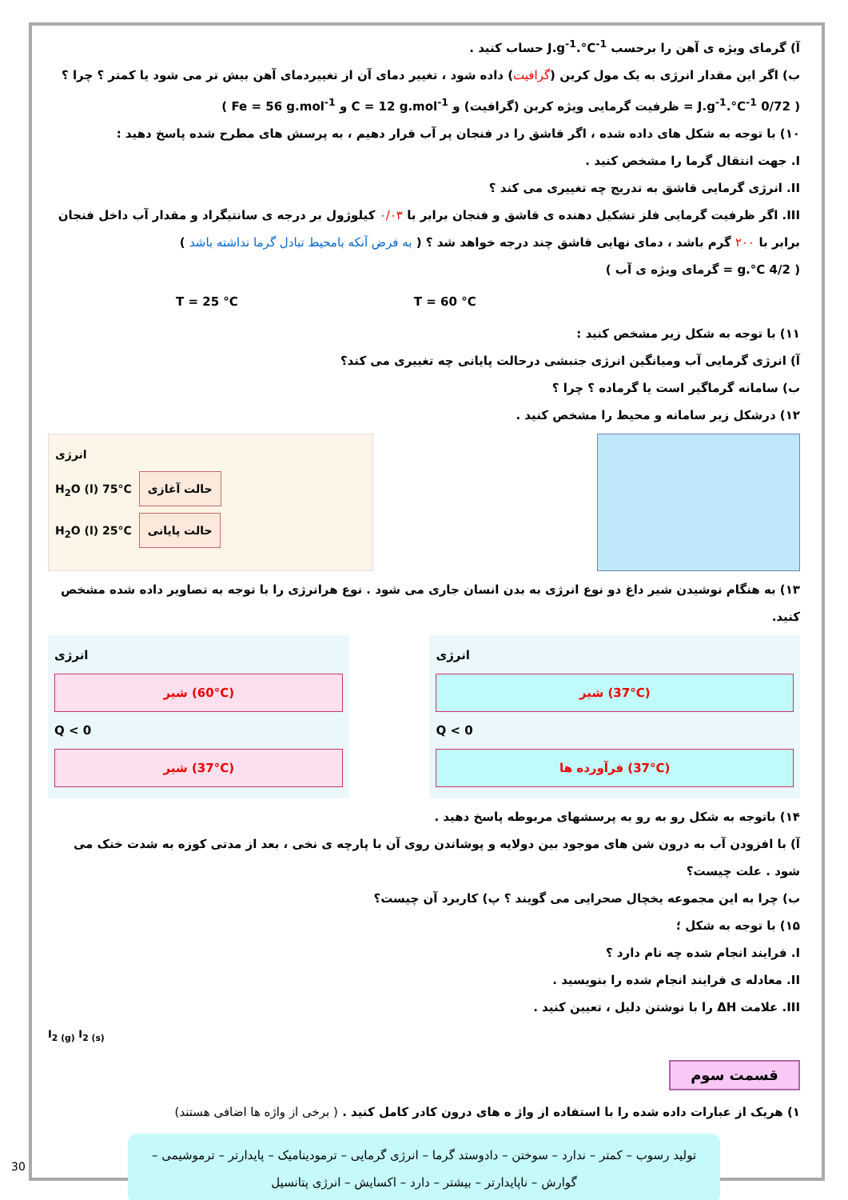آ) گرمای ویژه ی آهن را برحسب J.g<sup>-1</sup>.°C<sup>-1</sup> حساب کنید .
ب) اگر این مقدار انرژی به یک مول کربن (گرافیت) داده شود ، تغییر دمای آن از تغییردمای آهن بیش تر می شود یا کمتر ؟ چرا ؟
( 0/72 J.g<sup>-1</sup>.°C<sup>-1</sup> = ظرفیت گرمایی ویژه کربن (گرافیت) و C = 12 g.mol<sup>-1</sup> و Fe = 56 g.mol<sup>-1</sup> )
۱۰) با توجه به شکل های داده شده ، اگر قاشق را در فنجان پر آب قرار دهیم ، به پرسش های مطرح شده پاسخ دهید :
I. جهت انتقال گرما را مشخص کنید .
II. انرژی گرمایی قاشق به تدریج چه تغییری می کند ؟
III. اگر ظرفیت گرمایی فلز تشکیل دهنده ی قاشق و فنجان برابر با ۰/۰۳ کیلوژول بر درجه ی سانتیگراد و مقدار آب داخل فنجان برابر با ۲۰۰ گرم باشد ، دمای نهایی قاشق چند درجه خواهد شد ؟ ( به فرض آنکه بامحیط تبادل گرما نداشته باشد )
( 4/2 g.°C = گرمای ویژه ی آب )
T = 25 °C T = 60 °C
۱۱) با توجه به شکل زیر مشخص کنید :
آ) انرژی گرمایی آب ومیانگین انرژی جنبشی درحالت پایانی چه تغییری می کند؟
ب) سامانه گرماگیر است یا گرماده ؟ چرا ؟
۱۲) درشکل زیر سامانه و محیط را مشخص کنید .
انرژی
H<sub>2</sub>O (l) 75°C حالت آغازی
H<sub>2</sub>O (l) 25°C حالت پایانی
۱۳) به هنگام نوشیدن شیر داغ دو نوع انرژی به بدن انسان جاری می شود . نوع هرانرژی را با توجه به تصاویر داده شده مشخص کنید.
انرژی
شیر (60°C)
Q < 0
شیر (37°C)
انرژی
شیر (37°C)
Q < 0
فرآورده ها (37°C)
۱۴) باتوجه به شکل رو به رو به پرسشهای مربوطه پاسخ دهید .
آ) با افزودن آب به درون شن های موجود بین دولایه و پوشاندن روی آن با پارچه ی نخی ، بعد از مدتی کوزه به شدت خنک می شود . علت چیست؟
ب) چرا به این مجموعه یخچال صحرایی می گویند ؟ پ) کاربرد آن چیست؟
۱۵) با توجه به شکل ؛
I. فرایند انجام شده چه نام دارد ؟
II. معادله ی فرایند انجام شده را بنویسید .
III. علامت ΔH را با نوشتن دلیل ، تعیین کنید .
I<sub>2 (g)</sub> I<sub>2 (s)</sub>
قسمت سوم
۱) هریک از عبارات داده شده را با استفاده از واژ ه های درون کادر کامل کنید . ( برخی از واژه ها اضافی هستند)
تولید رسوب – کمتر – ندارد – سوختن – دادوستد گرما – انرژی گرمایی – ترمودینامیک – پایدارتر – ترموشیمی – گوارش – ناپایدارتر – بیشتر – دارد – اکسایش – انرژی پتانسیل
30